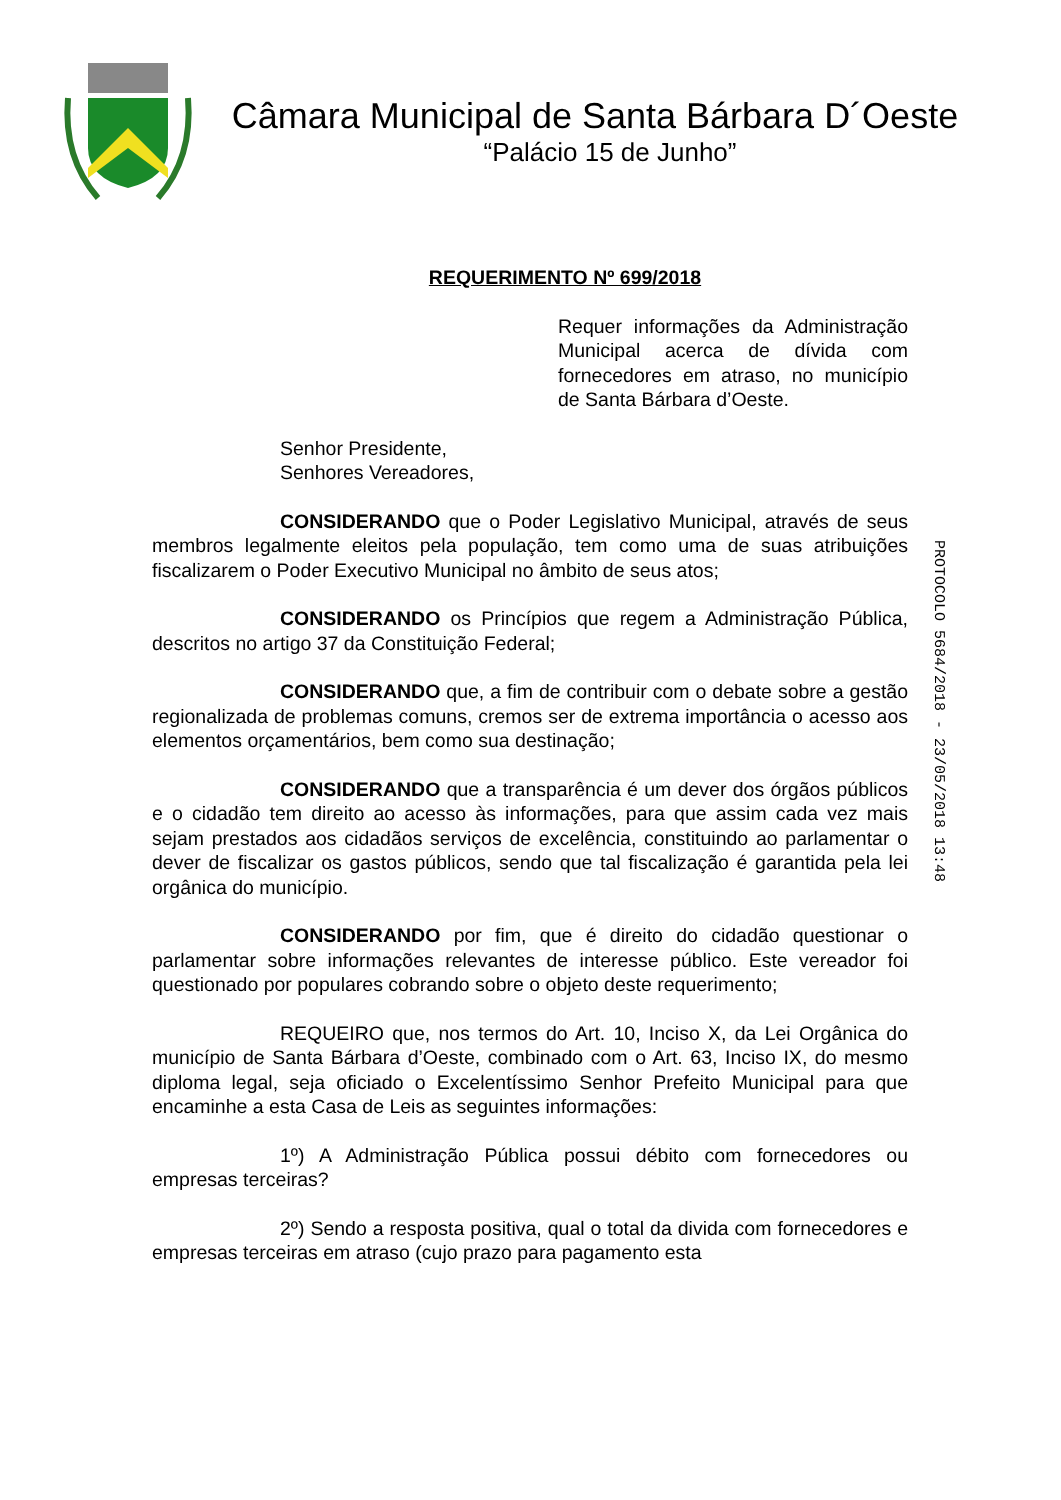Câmara Municipal de Santa Bárbara D´Oeste
“Palácio 15 de Junho”
REQUERIMENTO Nº 699/2018
Requer informações da Administração Municipal acerca de dívida com fornecedores em atraso, no município de Santa Bárbara d’Oeste.
Senhor Presidente,
Senhores Vereadores,
CONSIDERANDO que o Poder Legislativo Municipal, através de seus membros legalmente eleitos pela população, tem como uma de suas atribuições fiscalizarem o Poder Executivo Municipal no âmbito de seus atos;
CONSIDERANDO os Princípios que regem a Administração Pública, descritos no artigo 37 da Constituição Federal;
CONSIDERANDO que, a fim de contribuir com o debate sobre a gestão regionalizada de problemas comuns, cremos ser de extrema importância o acesso aos elementos orçamentários, bem como sua destinação;
CONSIDERANDO que a transparência é um dever dos órgãos públicos e o cidadão tem direito ao acesso às informações, para que assim cada vez mais sejam prestados aos cidadãos serviços de excelência, constituindo ao parlamentar o dever de fiscalizar os gastos públicos, sendo que tal fiscalização é garantida pela lei orgânica do município.
CONSIDERANDO por fim, que é direito do cidadão questionar o parlamentar sobre informações relevantes de interesse público. Este vereador foi questionado por populares cobrando sobre o objeto deste requerimento;
REQUEIRO que, nos termos do Art. 10, Inciso X, da Lei Orgânica do município de Santa Bárbara d’Oeste, combinado com o Art. 63, Inciso IX, do mesmo diploma legal, seja oficiado o Excelentíssimo Senhor Prefeito Municipal para que encaminhe a esta Casa de Leis as seguintes informações:
1º) A Administração Pública possui débito com fornecedores ou empresas terceiras?
2º) Sendo a resposta positiva, qual o total da divida com fornecedores e empresas terceiras em atraso (cujo prazo para pagamento esta
PROTOCOLO 5684/2018 - 23/05/2018 13:48